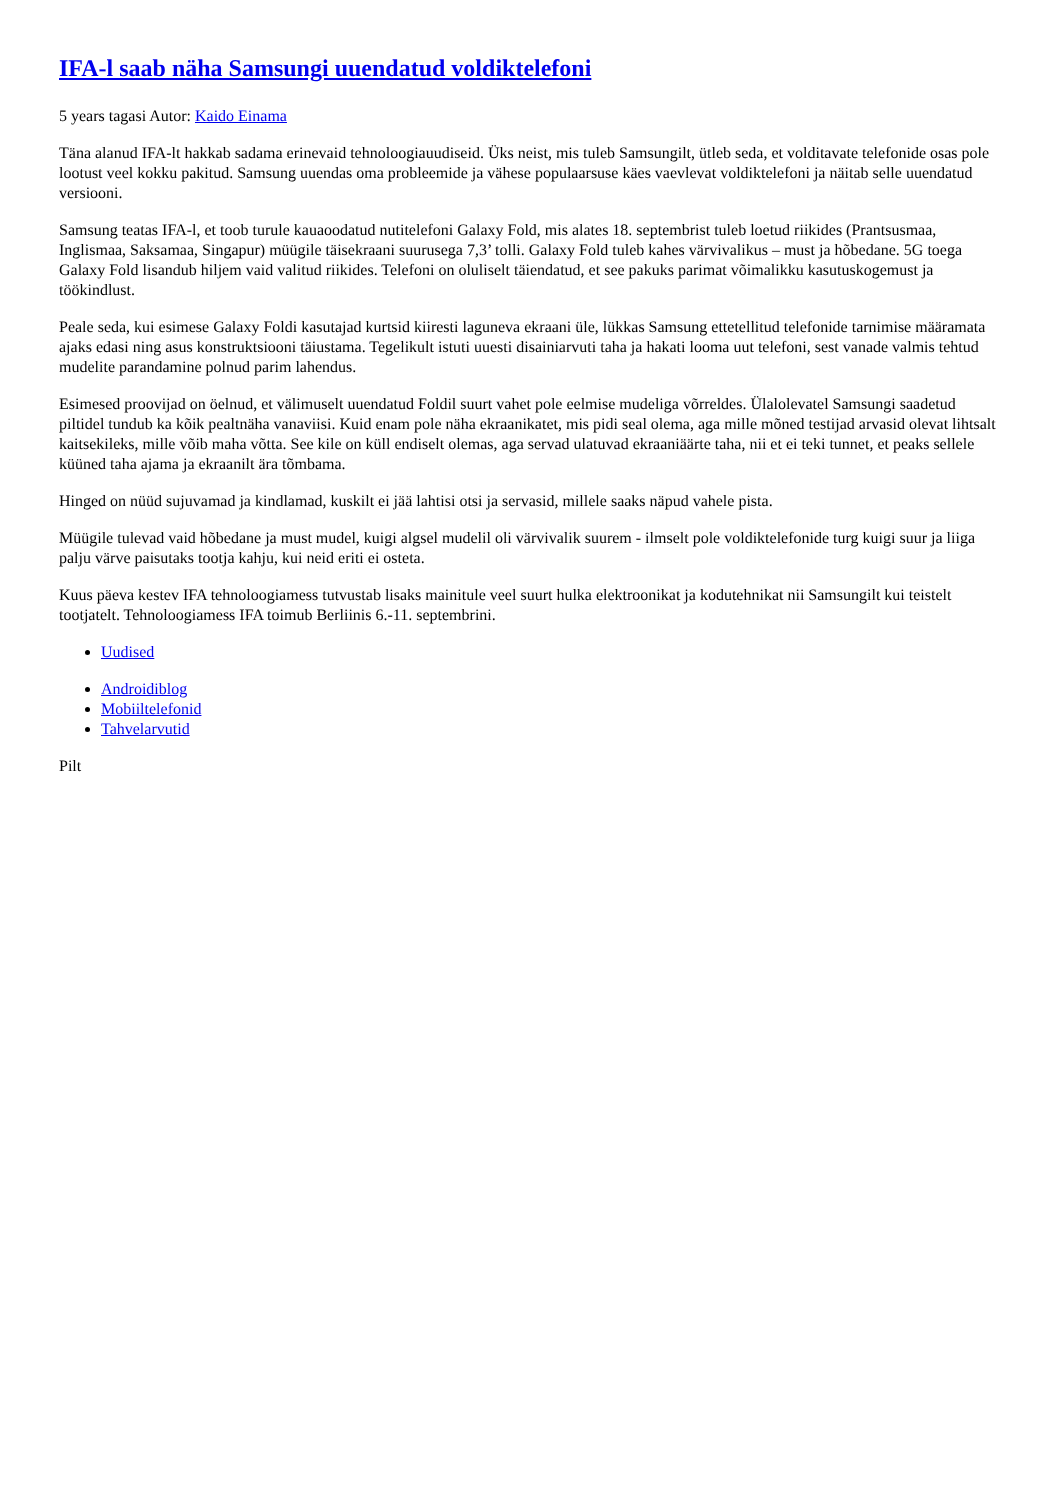IFA-l saab näha Samsungi uuendatud voldiktelefoni
5 years tagasi Autor: Kaido Einama
Täna alanud IFA-lt hakkab sadama erinevaid tehnoloogiauudiseid. Üks neist, mis tuleb Samsungilt, ütleb seda, et volditavate telefonide osas pole lootust veel kokku pakitud. Samsung uuendas oma probleemide ja vähese populaarsuse käes vaevlevat voldiktelefoni ja näitab selle uuendatud versiooni.
Samsung teatas IFA-l, et toob turule kauaoodatud nutitelefoni Galaxy Fold, mis alates 18. septembrist tuleb loetud riikides (Prantsusmaa, Inglismaa, Saksamaa, Singapur) müügile täisekraani suurusega 7,3’ tolli. Galaxy Fold tuleb kahes värvivalikus – must ja hõbedane. 5G toega Galaxy Fold lisandub hiljem vaid valitud riikides. Telefoni on oluliselt täiendatud, et see pakuks parimat võimalikku kasutuskogemust ja töökindlust.
Peale seda, kui esimese Galaxy Foldi kasutajad kurtsid kiiresti laguneva ekraani üle, lükkas Samsung ettetellitud telefonide tarnimise määramata ajaks edasi ning asus konstruktsiooni täiustama. Tegelikult istuti uuesti disainiarvuti taha ja hakati looma uut telefoni, sest vanade valmis tehtud mudelite parandamine polnud parim lahendus.
Esimesed proovijad on öelnud, et välimuselt uuendatud Foldil suurt vahet pole eelmise mudeliga võrreldes. Ülalolevatel Samsungi saadetud piltidel tundub ka kõik pealtnäha vanaviisi. Kuid enam pole näha ekraanikatet, mis pidi seal olema, aga mille mõned testijad arvasid olevat lihtsalt kaitsekileks, mille võib maha võtta. See kile on küll endiselt olemas, aga servad ulatuvad ekraaniäärte taha, nii et ei teki tunnet, et peaks sellele küüned taha ajama ja ekraanilt ära tõmbama.
Hinged on nüüd sujuvamad ja kindlamad, kuskilt ei jää lahtisi otsi ja servasid, millele saaks näpud vahele pista.
Müügile tulevad vaid hõbedane ja must mudel, kuigi algsel mudelil oli värvivalik suurem - ilmselt pole voldiktelefonide turg kuigi suur ja liiga palju värve paisutaks tootja kahju, kui neid eriti ei osteta.
Kuus päeva kestev IFA tehnoloogiamess tutvustab lisaks mainitule veel suurt hulka elektroonikat ja kodutehnikat nii Samsungilt kui teistelt tootjatelt. Tehnoloogiamess IFA toimub Berliinis 6.-11. septembrini.
Uudised
Androidiblog
Mobiiltelefonid
Tahvelarvutid
Pilt